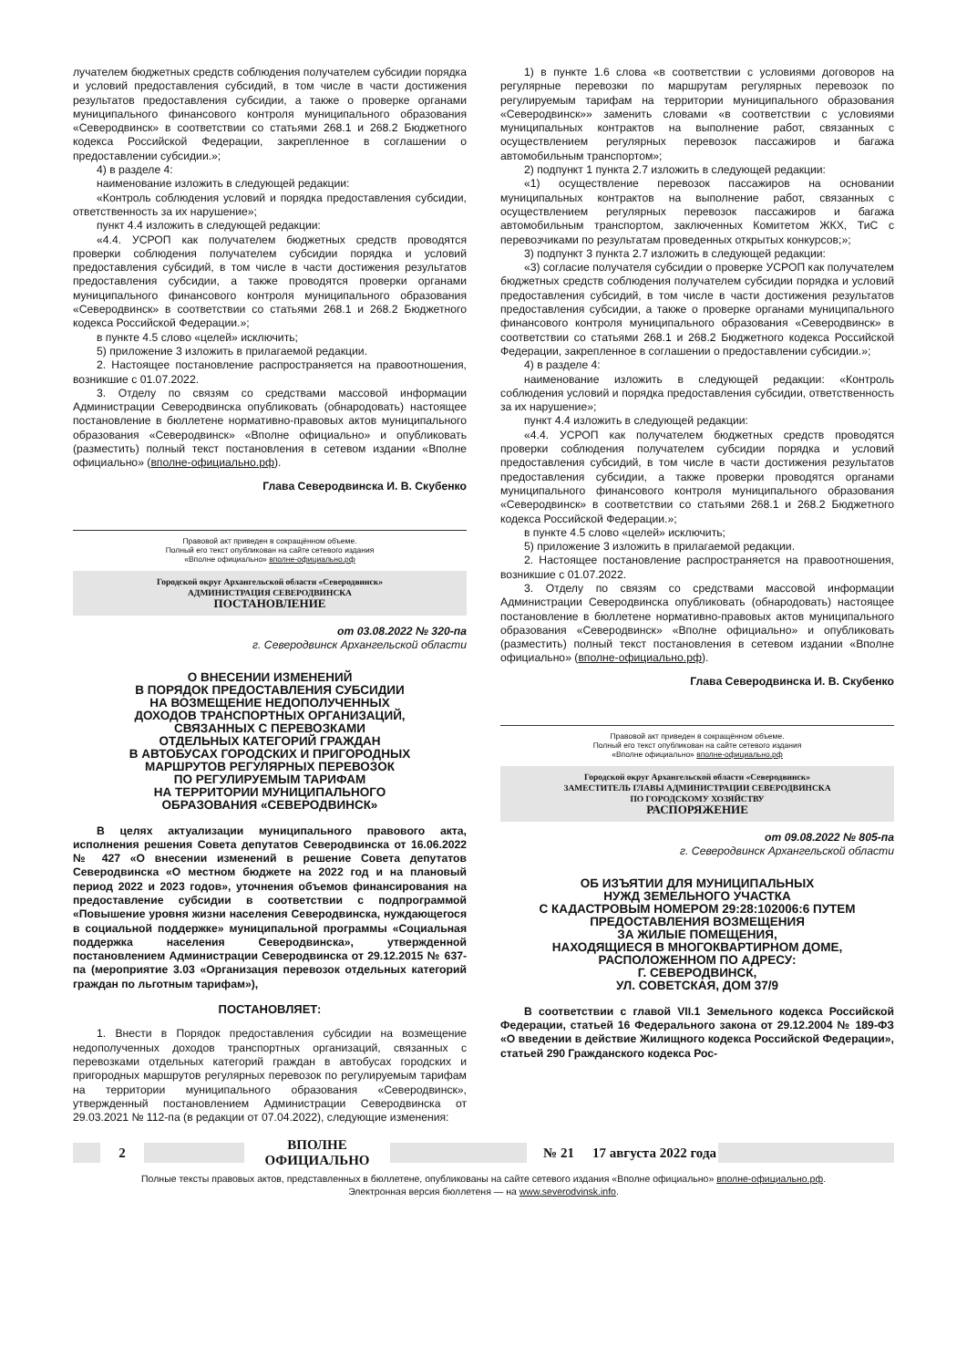лучателем бюджетных средств соблюдения получателем субсидии порядка и условий предоставления субсидий, в том числе в части достижения результатов предоставления субсидии, а также о проверке органами муниципального финансового контроля муниципального образования «Северодвинск» в соответствии со статьями 268.1 и 268.2 Бюджетного кодекса Российской Федерации, закрепленное в соглашении о предоставлении субсидии.»;
4) в разделе 4:
наименование изложить в следующей редакции:
«Контроль соблюдения условий и порядка предоставления субсидии, ответственность за их нарушение»;
пункт 4.4 изложить в следующей редакции:
«4.4. УСРОП как получателем бюджетных средств проводятся проверки соблюдения получателем субсидии порядка и условий предоставления субсидий, в том числе в части достижения результатов предоставления субсидии, а также проводятся проверки органами муниципального финансового контроля муниципального образования «Северодвинск» в соответствии со статьями 268.1 и 268.2 Бюджетного кодекса Российской Федерации.»;
в пункте 4.5 слово «целей» исключить;
5) приложение 3 изложить в прилагаемой редакции.
2. Настоящее постановление распространяется на правоотношения, возникшие с 01.07.2022.
3. Отделу по связям со средствами массовой информации Администрации Северодвинска опубликовать (обнародовать) настоящее постановление в бюллетене нормативно-правовых актов муниципального образования «Северодвинск» «Вполне официально» и опубликовать (разместить) полный текст постановления в сетевом издании «Вполне официально» (вполне-официально.рф).
Глава Северодвинска И. В. Скубенко
Правовой акт приведен в сокращённом объеме.
Полный его текст опубликован на сайте сетевого издания
«Вполне официально» вполне-официально.рф
Городской округ Архангельской области «Северодвинск»
АДМИНИСТРАЦИЯ СЕВЕРОДВИНСКА
ПОСТАНОВЛЕНИЕ
от 03.08.2022 № 320-па
г. Северодвинск Архангельской области
О ВНЕСЕНИИ ИЗМЕНЕНИЙ
В ПОРЯДОК ПРЕДОСТАВЛЕНИЯ СУБСИДИИ
НА ВОЗМЕЩЕНИЕ НЕДОПОЛУЧЕННЫХ
ДОХОДОВ ТРАНСПОРТНЫХ ОРГАНИЗАЦИЙ,
СВЯЗАННЫХ С ПЕРЕВОЗКАМИ
ОТДЕЛЬНЫХ КАТЕГОРИЙ ГРАЖДАН
В АВТОБУСАХ ГОРОДСКИХ И ПРИГОРОДНЫХ
МАРШРУТОВ РЕГУЛЯРНЫХ ПЕРЕВОЗОК
ПО РЕГУЛИРУЕМЫМ ТАРИФАМ
НА ТЕРРИТОРИИ МУНИЦИПАЛЬНОГО
ОБРАЗОВАНИЯ «СЕВЕРОДВИНСК»
В целях актуализации муниципального правового акта, исполнения решения Совета депутатов Северодвинска от 16.06.2022 № 427 «О внесении изменений в решение Совета депутатов Северодвинска «О местном бюджете на 2022 год и на плановый период 2022 и 2023 годов», уточнения объемов финансирования на предоставление субсидии в соответствии с подпрограммой «Повышение уровня жизни населения Северодвинска, нуждающегося в социальной поддержке» муниципальной программы «Социальная поддержка населения Северодвинска», утвержденной постановлением Администрации Северодвинска от 29.12.2015 № 637-па (мероприятие 3.03 «Организация перевозок отдельных категорий граждан по льготным тарифам»),
ПОСТАНОВЛЯЕТ:
1. Внести в Порядок предоставления субсидии на возмещение недополученных доходов транспортных организаций, связанных с перевозками отдельных категорий граждан в автобусах городских и пригородных маршрутов регулярных перевозок по регулируемым тарифам на территории муниципального образования «Северодвинск», утвержденный постановлением Администрации Северодвинска от 29.03.2021 № 112-па (в редакции от 07.04.2022), следующие изменения:
1) в пункте 1.6 слова «в соответствии с условиями договоров на регулярные перевозки по маршрутам регулярных перевозок по регулируемым тарифам на территории муниципального образования «Северодвинск»» заменить словами «в соответствии с условиями муниципальных контрактов на выполнение работ, связанных с осуществлением регулярных перевозок пассажиров и багажа автомобильным транспортом»;
2) подпункт 1 пункта 2.7 изложить в следующей редакции:
«1) осуществление перевозок пассажиров на основании муниципальных контрактов на выполнение работ, связанных с осуществлением регулярных перевозок пассажиров и багажа автомобильным транспортом, заключенных Комитетом ЖКХ, ТиС с перевозчиками по результатам проведенных открытых конкурсов;»;
3) подпункт 3 пункта 2.7 изложить в следующей редакции:
«3) согласие получателя субсидии о проверке УСРОП как получателем бюджетных средств соблюдения получателем субсидии порядка и условий предоставления субсидий, в том числе в части достижения результатов предоставления субсидии, а также о проверке органами муниципального финансового контроля муниципального образования «Северодвинск» в соответствии со статьями 268.1 и 268.2 Бюджетного кодекса Российской Федерации, закрепленное в соглашении о предоставлении субсидии.»;
4) в разделе 4:
наименование изложить в следующей редакции: «Контроль соблюдения условий и порядка предоставления субсидии, ответственность за их нарушение»;
пункт 4.4 изложить в следующей редакции:
«4.4. УСРОП как получателем бюджетных средств проводятся проверки соблюдения получателем субсидии порядка и условий предоставления субсидий, в том числе в части достижения результатов предоставления субсидии, а также проверки проводятся органами муниципального финансового контроля муниципального образования «Северодвинск» в соответствии со статьями 268.1 и 268.2 Бюджетного кодекса Российской Федерации.»;
в пункте 4.5 слово «целей» исключить;
5) приложение 3 изложить в прилагаемой редакции.
2. Настоящее постановление распространяется на правоотношения, возникшие с 01.07.2022.
3. Отделу по связям со средствами массовой информации Администрации Северодвинска опубликовать (обнародовать) настоящее постановление в бюллетене нормативно-правовых актов муниципального образования «Северодвинск» «Вполне официально» и опубликовать (разместить) полный текст постановления в сетевом издании «Вполне официально» (вполне-официально.рф).
Глава Северодвинска И. В. Скубенко
Правовой акт приведен в сокращённом объеме.
Полный его текст опубликован на сайте сетевого издания
«Вполне официально» вполне-официально.рф
Городской округ Архангельской области «Северодвинск»
ЗАМЕСТИТЕЛЬ ГЛАВЫ АДМИНИСТРАЦИИ СЕВЕРОДВИНСКА
ПО ГОРОДСКОМУ ХОЗЯЙСТВУ
РАСПОРЯЖЕНИЕ
от 09.08.2022 № 805-па
г. Северодвинск Архангельской области
ОБ ИЗЪЯТИИ ДЛЯ МУНИЦИПАЛЬНЫХ
НУЖД ЗЕМЕЛЬНОГО УЧАСТКА
С КАДАСТРОВЫМ НОМЕРОМ 29:28:102006:6 ПУТЕМ
ПРЕДОСТАВЛЕНИЯ ВОЗМЕЩЕНИЯ
ЗА ЖИЛЫЕ ПОМЕЩЕНИЯ,
НАХОДЯЩИЕСЯ В МНОГОКВАРТИРНОМ ДОМЕ,
РАСПОЛОЖЕННОМ ПО АДРЕСУ:
Г. СЕВЕРОДВИНСК,
УЛ. СОВЕТСКАЯ, ДОМ 37/9
В соответствии с главой VII.1 Земельного кодекса Российской Федерации, статьей 16 Федерального закона от 29.12.2004 № 189-ФЗ «О введении в действие Жилищного кодекса Российской Федерации», статьей 290 Гражданского кодекса Рос-
2 ВПОЛНЕ ОФИЦИАЛЬНО № 21
17 августа 2022 года
Полные тексты правовых актов, представленных в бюллетене, опубликованы на сайте сетевого издания «Вполне официально» вполне-официально.рф.
Электронная версия бюллетеня — на www.severodvinsk.info.